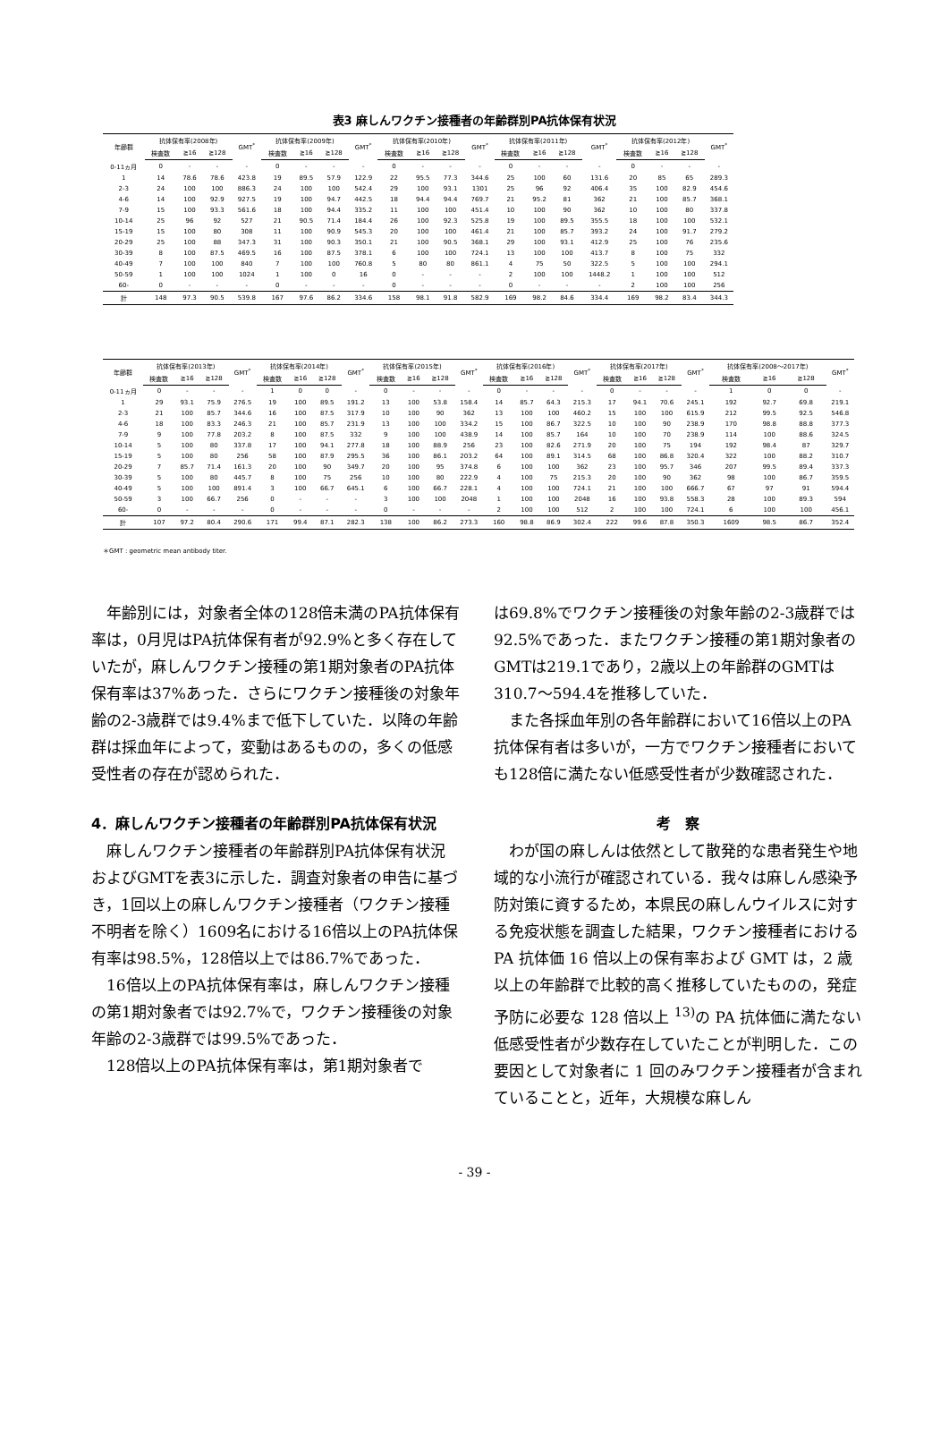表3 麻しんワクチン接種者の年齢群別PA抗体保有状況
| 年齢群 | 抗体保有率(2008年) | | | GMT<sup>*</sup> | 抗体保有率(2009年) | | | GMT<sup>*</sup> | 抗体保有率(2010年) | | | GMT<sup>*</sup> | 抗体保有率(2011年) | | | GMT<sup>*</sup> | 抗体保有率(2012年) | | | GMT<sup>*</sup> |
| --- | --- | --- | --- | --- | --- | --- | --- | --- | --- | --- | --- | --- | --- | --- | --- | --- | --- | --- | --- | --- |
| | 検査数 | ≧16 | ≧128 | | 検査数 | ≧16 | ≧128 | | 検査数 | ≧16 | ≧128 | | 検査数 | ≧16 | ≧128 | | 検査数 | ≧16 | ≧128 | |
| 0-11ヵ月 | 0 | - | - | - | 0 | - | - | - | 0 | - | - | - | 0 | - | - | - | 0 | - | - | - |
| 1 | 14 | 78.6 | 78.6 | 423.8 | 19 | 89.5 | 57.9 | 122.9 | 22 | 95.5 | 77.3 | 344.6 | 25 | 100 | 60 | 131.6 | 20 | 85 | 65 | 289.3 |
| 2-3 | 24 | 100 | 100 | 886.3 | 24 | 100 | 100 | 542.4 | 29 | 100 | 93.1 | 1301 | 25 | 96 | 92 | 406.4 | 35 | 100 | 82.9 | 454.6 |
| 4-6 | 14 | 100 | 92.9 | 927.5 | 19 | 100 | 94.7 | 442.5 | 18 | 94.4 | 94.4 | 769.7 | 21 | 95.2 | 81 | 362 | 21 | 100 | 85.7 | 368.1 |
| 7-9 | 15 | 100 | 93.3 | 561.6 | 18 | 100 | 94.4 | 335.2 | 11 | 100 | 100 | 451.4 | 10 | 100 | 90 | 362 | 10 | 100 | 80 | 337.8 |
| 10-14 | 25 | 96 | 92 | 527 | 21 | 90.5 | 71.4 | 184.4 | 26 | 100 | 92.3 | 525.8 | 19 | 100 | 89.5 | 355.5 | 18 | 100 | 100 | 532.1 |
| 15-19 | 15 | 100 | 80 | 308 | 11 | 100 | 90.9 | 545.3 | 20 | 100 | 100 | 461.4 | 21 | 100 | 85.7 | 393.2 | 24 | 100 | 91.7 | 279.2 |
| 20-29 | 25 | 100 | 88 | 347.3 | 31 | 100 | 90.3 | 350.1 | 21 | 100 | 90.5 | 368.1 | 29 | 100 | 93.1 | 412.9 | 25 | 100 | 76 | 235.6 |
| 30-39 | 8 | 100 | 87.5 | 469.5 | 16 | 100 | 87.5 | 378.1 | 6 | 100 | 100 | 724.1 | 13 | 100 | 100 | 413.7 | 8 | 100 | 75 | 332 |
| 40-49 | 7 | 100 | 100 | 840 | 7 | 100 | 100 | 760.8 | 5 | 80 | 80 | 861.1 | 4 | 75 | 50 | 322.5 | 5 | 100 | 100 | 294.1 |
| 50-59 | 1 | 100 | 100 | 1024 | 1 | 100 | 0 | 16 | 0 | - | - | - | 2 | 100 | 100 | 1448.2 | 1 | 100 | 100 | 512 |
| 60- | 0 | - | - | - | 0 | - | - | - | 0 | - | - | - | 0 | - | - | - | 2 | 100 | 100 | 256 |
| 計 | 148 | 97.3 | 90.5 | 539.8 | 167 | 97.6 | 86.2 | 334.6 | 158 | 98.1 | 91.8 | 582.9 | 169 | 98.2 | 84.6 | 334.4 | 169 | 98.2 | 83.4 | 344.3 |
| 年齢群 | 抗体保有率(2013年) | | | GMT<sup>*</sup> | 抗体保有率(2014年) | | | GMT<sup>*</sup> | 抗体保有率(2015年) | | | GMT<sup>*</sup> | 抗体保有率(2016年) | | | GMT<sup>*</sup> | 抗体保有率(2017年) | | | GMT<sup>*</sup> | 抗体保有率(2008～2017年) | | | GMT<sup>*</sup> |
| --- | --- | --- | --- | --- | --- | --- | --- | --- | --- | --- | --- | --- | --- | --- | --- | --- | --- | --- | --- | --- | --- | --- | --- | --- |
| | 検査数 | ≧16 | ≧128 | | 検査数 | ≧16 | ≧128 | | 検査数 | ≧16 | ≧128 | | 検査数 | ≧16 | ≧128 | | 検査数 | ≧16 | ≧128 | | 検査数 | ≧16 | ≧128 | |
| 0-11ヵ月 | 0 | - | - | - | 1 | 0 | 0 | - | 0 | - | - | - | 0 | - | - | - | 0 | - | - | - | 1 | 0 | 0 | - |
| 1 | 29 | 93.1 | 75.9 | 276.5 | 19 | 100 | 89.5 | 191.2 | 13 | 100 | 53.8 | 158.4 | 14 | 85.7 | 64.3 | 215.3 | 17 | 94.1 | 70.6 | 245.1 | 192 | 92.7 | 69.8 | 219.1 |
| 2-3 | 21 | 100 | 85.7 | 344.6 | 16 | 100 | 87.5 | 317.9 | 10 | 100 | 90 | 362 | 13 | 100 | 100 | 460.2 | 15 | 100 | 100 | 615.9 | 212 | 99.5 | 92.5 | 546.8 |
| 4-6 | 18 | 100 | 83.3 | 246.3 | 21 | 100 | 85.7 | 231.9 | 13 | 100 | 100 | 334.2 | 15 | 100 | 86.7 | 322.5 | 10 | 100 | 90 | 238.9 | 170 | 98.8 | 88.8 | 377.3 |
| 7-9 | 9 | 100 | 77.8 | 203.2 | 8 | 100 | 87.5 | 332 | 9 | 100 | 100 | 438.9 | 14 | 100 | 85.7 | 164 | 10 | 100 | 70 | 238.9 | 114 | 100 | 88.6 | 324.5 |
| 10-14 | 5 | 100 | 80 | 337.8 | 17 | 100 | 94.1 | 277.8 | 18 | 100 | 88.9 | 256 | 23 | 100 | 82.6 | 271.9 | 20 | 100 | 75 | 194 | 192 | 98.4 | 87 | 329.7 |
| 15-19 | 5 | 100 | 80 | 256 | 58 | 100 | 87.9 | 295.5 | 36 | 100 | 86.1 | 203.2 | 64 | 100 | 89.1 | 314.5 | 68 | 100 | 86.8 | 320.4 | 322 | 100 | 88.2 | 310.7 |
| 20-29 | 7 | 85.7 | 71.4 | 161.3 | 20 | 100 | 90 | 349.7 | 20 | 100 | 95 | 374.8 | 6 | 100 | 100 | 362 | 23 | 100 | 95.7 | 346 | 207 | 99.5 | 89.4 | 337.3 |
| 30-39 | 5 | 100 | 80 | 445.7 | 8 | 100 | 75 | 256 | 10 | 100 | 80 | 222.9 | 4 | 100 | 75 | 215.3 | 20 | 100 | 90 | 362 | 98 | 100 | 86.7 | 359.5 |
| 40-49 | 5 | 100 | 100 | 891.4 | 3 | 100 | 66.7 | 645.1 | 6 | 100 | 66.7 | 228.1 | 4 | 100 | 100 | 724.1 | 21 | 100 | 100 | 666.7 | 67 | 97 | 91 | 594.4 |
| 50-59 | 3 | 100 | 66.7 | 256 | 0 | - | - | - | 3 | 100 | 100 | 2048 | 1 | 100 | 100 | 2048 | 16 | 100 | 93.8 | 558.3 | 28 | 100 | 89.3 | 594 |
| 60- | 0 | - | - | - | 0 | - | - | - | 0 | - | - | - | 2 | 100 | 100 | 512 | 2 | 100 | 100 | 724.1 | 6 | 100 | 100 | 456.1 |
| 計 | 107 | 97.2 | 80.4 | 290.6 | 171 | 99.4 | 87.1 | 282.3 | 138 | 100 | 86.2 | 273.3 | 160 | 98.8 | 86.9 | 302.4 | 222 | 99.6 | 87.8 | 350.3 | 1609 | 98.5 | 86.7 | 352.4 |
＊GMT : geometric mean antibody titer.
年齢別には，対象者全体の128倍未満のPA抗体保有率は，0月児はPA抗体保有者が92.9%と多く存在していたが，麻しんワクチン接種の第1期対象者のPA抗体保有率は37%あった．さらにワクチン接種後の対象年齢の2-3歳群では9.4%まで低下していた．以降の年齢群は採血年によって，変動はあるものの，多くの低感受性者の存在が認められた．
4．麻しんワクチン接種者の年齢群別PA抗体保有状況
麻しんワクチン接種者の年齢群別PA抗体保有状況およびGMTを表3に示した．調査対象者の申告に基づき，1回以上の麻しんワクチン接種者（ワクチン接種不明者を除く）1609名における16倍以上のPA抗体保有率は98.5%，128倍以上では86.7%であった．
16倍以上のPA抗体保有率は，麻しんワクチン接種の第1期対象者では92.7%で，ワクチン接種後の対象年齢の2-3歳群では99.5%であった．
128倍以上のPA抗体保有率は，第1期対象者で
は69.8%でワクチン接種後の対象年齢の2-3歳群では92.5%であった．またワクチン接種の第1期対象者のGMTは219.1であり，2歳以上の年齢群のGMTは310.7～594.4を推移していた．
また各採血年別の各年齢群において16倍以上のPA抗体保有者は多いが，一方でワクチン接種者においても128倍に満たない低感受性者が少数確認された．
考　察
わが国の麻しんは依然として散発的な患者発生や地域的な小流行が確認されている．我々は麻しん感染予防対策に資するため，本県民の麻しんウイルスに対する免疫状態を調査した結果，ワクチン接種者における PA 抗体価 16 倍以上の保有率および GMT は，2 歳以上の年齢群で比較的高く推移していたものの，発症予防に必要な 128 倍以上 <sup>13)</sup>の PA 抗体価に満たない低感受性者が少数存在していたことが判明した．この要因として対象者に 1 回のみワクチン接種者が含まれていることと，近年，大規模な麻しん
- 39 -